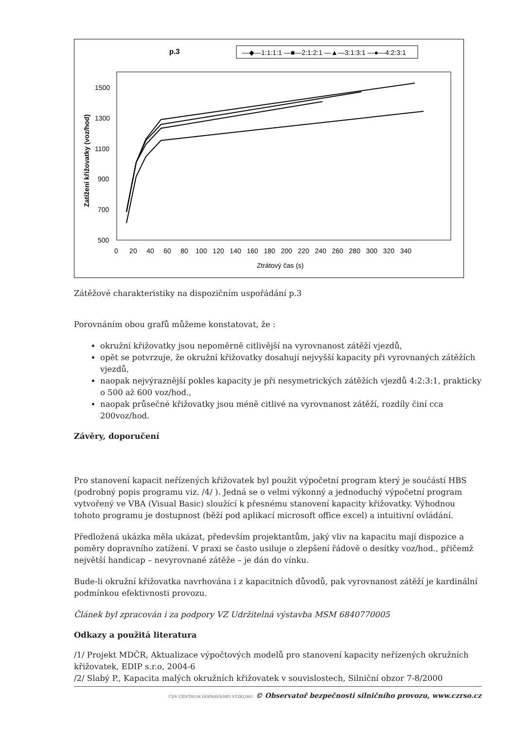p.3
—◆—1:1:1:1 —■—2:1:2:1 —▲—3:1:3:1 —●—4:2:3:1
Zatížení křižovatky (voz/hod)
1500
1300
1100
900
700
500
0 20 40 60 80 100 120 140 160 180 200 220 240 260 280 300 320 340
Ztrátový čas (s)
Zátěžové charakteristiky na dispozičním uspořádání p.3
Porovnáním obou grafů můžeme konstatovat, že :
okružní křižovatky jsou nepoměrně citlivější na vyrovnanost zátěží vjezdů,
opět se potvrzuje, že okružní křižovatky dosahují nejvyšší kapacity při vyrovnaných zátěžích vjezdů,
naopak nejvýraznější pokles kapacity je při nesymetrických zátěžích vjezdů 4:2:3:1, prakticky o 500 až 600 voz/hod.,
naopak průsečné křižovatky jsou méně citlivé na vyrovnanost zátěží, rozdíly činí cca 200voz/hod.
Závěry, doporučení
Pro stanovení kapacit neřízených křižovatek byl použit výpočetní program který je součástí HBS (podrobný popis programu viz. /4/ ). Jedná se o velmi výkonný a jednoduchý výpočetní program vytvořený ve VBA (Visual Basic) sloužící k přesnému stanovení kapacity křižovatky. Výhodnou tohoto programu je dostupnost (běží pod aplikací microsoft office excel) a intuitivní ovládání.
Předložená ukázka měla ukázat, především projektantům, jaký vliv na kapacitu mají dispozice a poměry dopravního zatížení. V praxi se často usiluje o zlepšení řádově o desítky voz/hod., přičemž největší handicap – nevyrovnané zátěže – je dán do vínku.
Bude-li okružní křižovatka navrhována i z kapacitních důvodů, pak vyrovnanost zátěží je kardinální podmínkou efektivnosti provozu.
Článek byl zpracován i za podpory VZ Udržitelná výstavba MSM 6840770005
Odkazy a použitá literatura
/1/ Projekt MDČR, Aktualizace výpočtových modelů pro stanovení kapacity neřízených okružních křižovatek, EDIP s.r.o, 2004-6
/2/ Slabý P., Kapacita malých okružních křižovatek v souvislostech, Silniční obzor 7-8/2000
CDV CENTRUM DOPRAVNÍHO VÝZKUMU © Observatoř bezpečnosti silničního provozu, www.czrso.cz